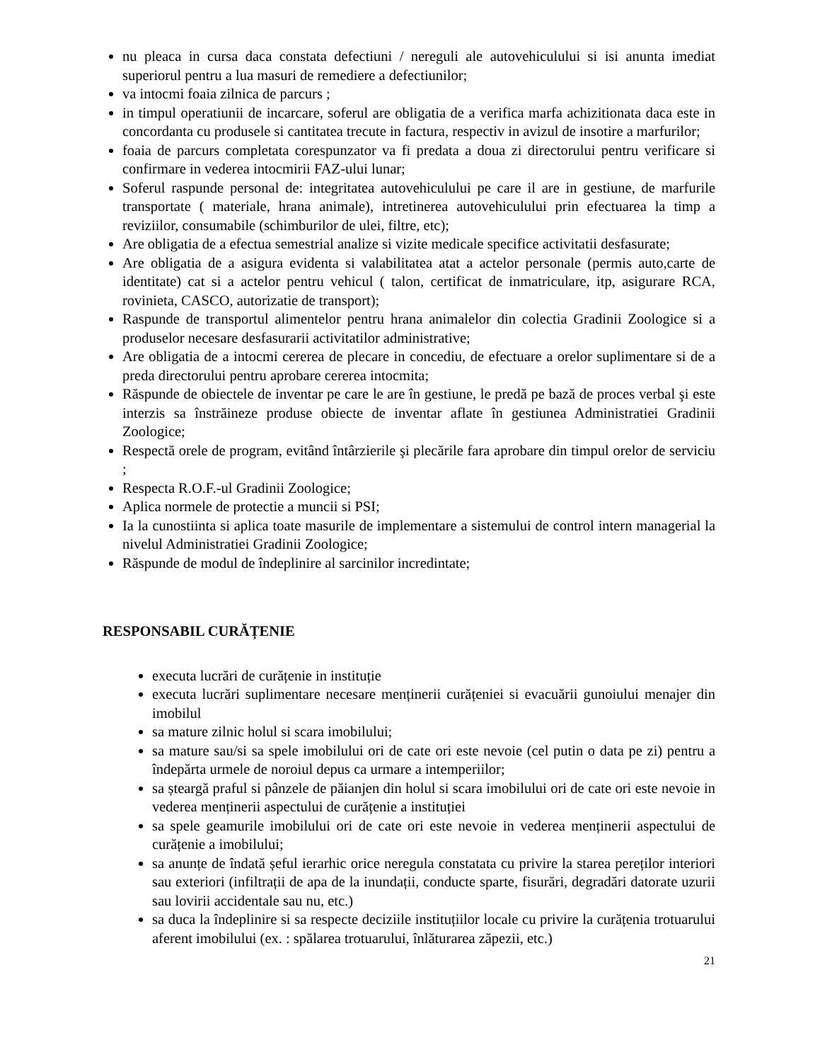nu pleaca in cursa daca constata defectiuni / nereguli ale autovehiculului si isi anunta imediat superiorul pentru a lua masuri de remediere a defectiunilor;
va intocmi foaia zilnica de parcurs ;
in timpul operatiunii de incarcare, soferul are obligatia de a verifica marfa achizitionata daca este in concordanta cu produsele si cantitatea trecute in factura, respectiv in avizul de insotire a marfurilor;
foaia de parcurs completata corespunzator va fi predata a doua zi directorului pentru verificare si confirmare in vederea intocmirii FAZ-ului lunar;
Soferul raspunde personal de: integritatea autovehiculului pe care il are in gestiune, de marfurile transportate ( materiale, hrana animale), intretinerea autovehiculului prin efectuarea la timp a reviziilor, consumabile (schimburilor de ulei, filtre, etc);
Are obligatia de a efectua semestrial analize si vizite medicale specifice activitatii desfasurate;
Are obligatia de a asigura evidenta si valabilitatea atat a actelor personale (permis auto,carte de identitate) cat si a actelor pentru vehicul ( talon, certificat de inmatriculare, itp, asigurare RCA, rovinieta, CASCO, autorizatie de transport);
Raspunde de transportul alimentelor pentru hrana animalelor din colectia Gradinii Zoologice si a produselor necesare desfasurarii activitatilor administrative;
Are obligatia de a intocmi cererea de plecare in concediu, de efectuare a orelor suplimentare si de a preda directorului pentru aprobare cererea intocmita;
Răspunde de obiectele de inventar pe care le are în gestiune, le predă pe bază de proces verbal şi este interzis sa înstrăineze produse obiecte de inventar aflate în gestiunea Administratiei Gradinii Zoologice;
Respectă orele de program, evitând întârzierile şi plecările fara aprobare din timpul orelor de serviciu ;
Respecta R.O.F.-ul Gradinii Zoologice;
Aplica normele de protectie a muncii si PSI;
Ia la cunostiinta si aplica toate masurile de implementare a sistemului de control intern managerial la nivelul Administratiei Gradinii Zoologice;
Răspunde de modul de îndeplinire al sarcinilor incredintate;
RESPONSABIL CURĂȚENIE
executa lucrări de curățenie in instituție
executa lucrări suplimentare necesare menținerii curățeniei si evacuării gunoiului menajer din imobilul
sa mature zilnic holul si scara imobilului;
sa mature sau/si sa spele imobilului ori de cate ori este nevoie (cel putin o data pe zi) pentru a îndepărta urmele de noroiul depus ca urmare a intemperiilor;
sa șteargă praful si pânzele de păianjen din holul si scara imobilului ori de cate ori este nevoie in vederea menținerii aspectului de curățenie a instituției
sa spele geamurile imobilului ori de cate ori este nevoie in vederea menținerii aspectului de curățenie a imobilului;
sa anunțe de îndată șeful ierarhic orice neregula constatata cu privire la starea pereților interiori sau exteriori (infiltrații de apa de la inundații, conducte sparte, fisurări, degradări datorate uzurii sau lovirii accidentale sau nu, etc.)
sa duca la îndeplinire si sa respecte deciziile instituțiilor locale cu privire la curățenia trotuarului aferent imobilului (ex. : spălarea trotuarului, înlăturarea zăpezii, etc.)
21